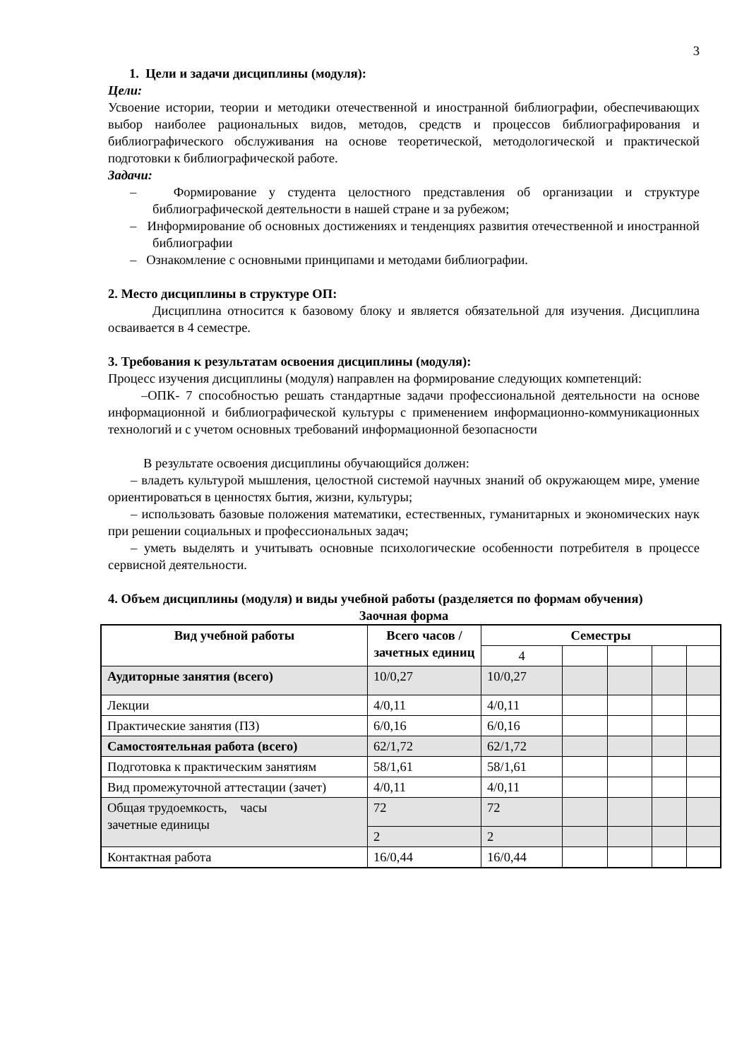3
1. Цели и задачи дисциплины (модуля):
Цели:
Усвоение истории, теории и методики отечественной и иностранной библиографии, обеспечивающих выбор наиболее рациональных видов, методов, средств и процессов библиографирования и библиографического обслуживания на основе теоретической, методологической и практической подготовки к библиографической работе.
Задачи:
– Формирование у студента целостного представления об организации и структуре библиографической деятельности в нашей стране и за рубежом;
– Информирование об основных достижениях и тенденциях развития отечественной и иностранной библиографии
– Ознакомление с основными принципами и методами библиографии.
2. Место дисциплины в структуре ОП:
Дисциплина относится к базовому блоку и является обязательной для изучения. Дисциплина осваивается в 4 семестре.
3. Требования к результатам освоения дисциплины (модуля):
Процесс изучения дисциплины (модуля) направлен на формирование следующих компетенций:
–ОПК- 7 способностью решать стандартные задачи профессиональной деятельности на основе информационной и библиографической культуры с применением информационно-коммуникационных технологий и с учетом основных требований информационной безопасности
В результате освоения дисциплины обучающийся должен:
– владеть культурой мышления, целостной системой научных знаний об окружающем мире, умение ориентироваться в ценностях бытия, жизни, культуры;
– использовать базовые положения математики, естественных, гуманитарных и экономических наук при решении социальных и профессиональных задач;
– уметь выделять и учитывать основные психологические особенности потребителя в процессе сервисной деятельности.
4. Объем дисциплины (модуля) и виды учебной работы (разделяется по формам обучения)
Заочная форма
| Вид учебной работы | Всего часов / зачетных единиц | Семестры | | | | |
| --- | --- | --- | --- | --- | --- | --- |
| | | 4 | | | | |
| Аудиторные занятия (всего) | 10/0,27 | 10/0,27 | | | | |
| Лекции | 4/0,11 | 4/0,11 | | | | |
| Практические занятия (ПЗ) | 6/0,16 | 6/0,16 | | | | |
| Самостоятельная работа (всего) | 62/1,72 | 62/1,72 | | | | |
| Подготовка к практическим занятиям | 58/1,61 | 58/1,61 | | | | |
| Вид промежуточной аттестации (зачет) | 4/0,11 | 4/0,11 | | | | |
| Общая трудоемкость, часы зачетные единицы | 72 | 72 | | | | |
| | 2 | 2 | | | | |
| Контактная работа | 16/0,44 | 16/0,44 | | | | |